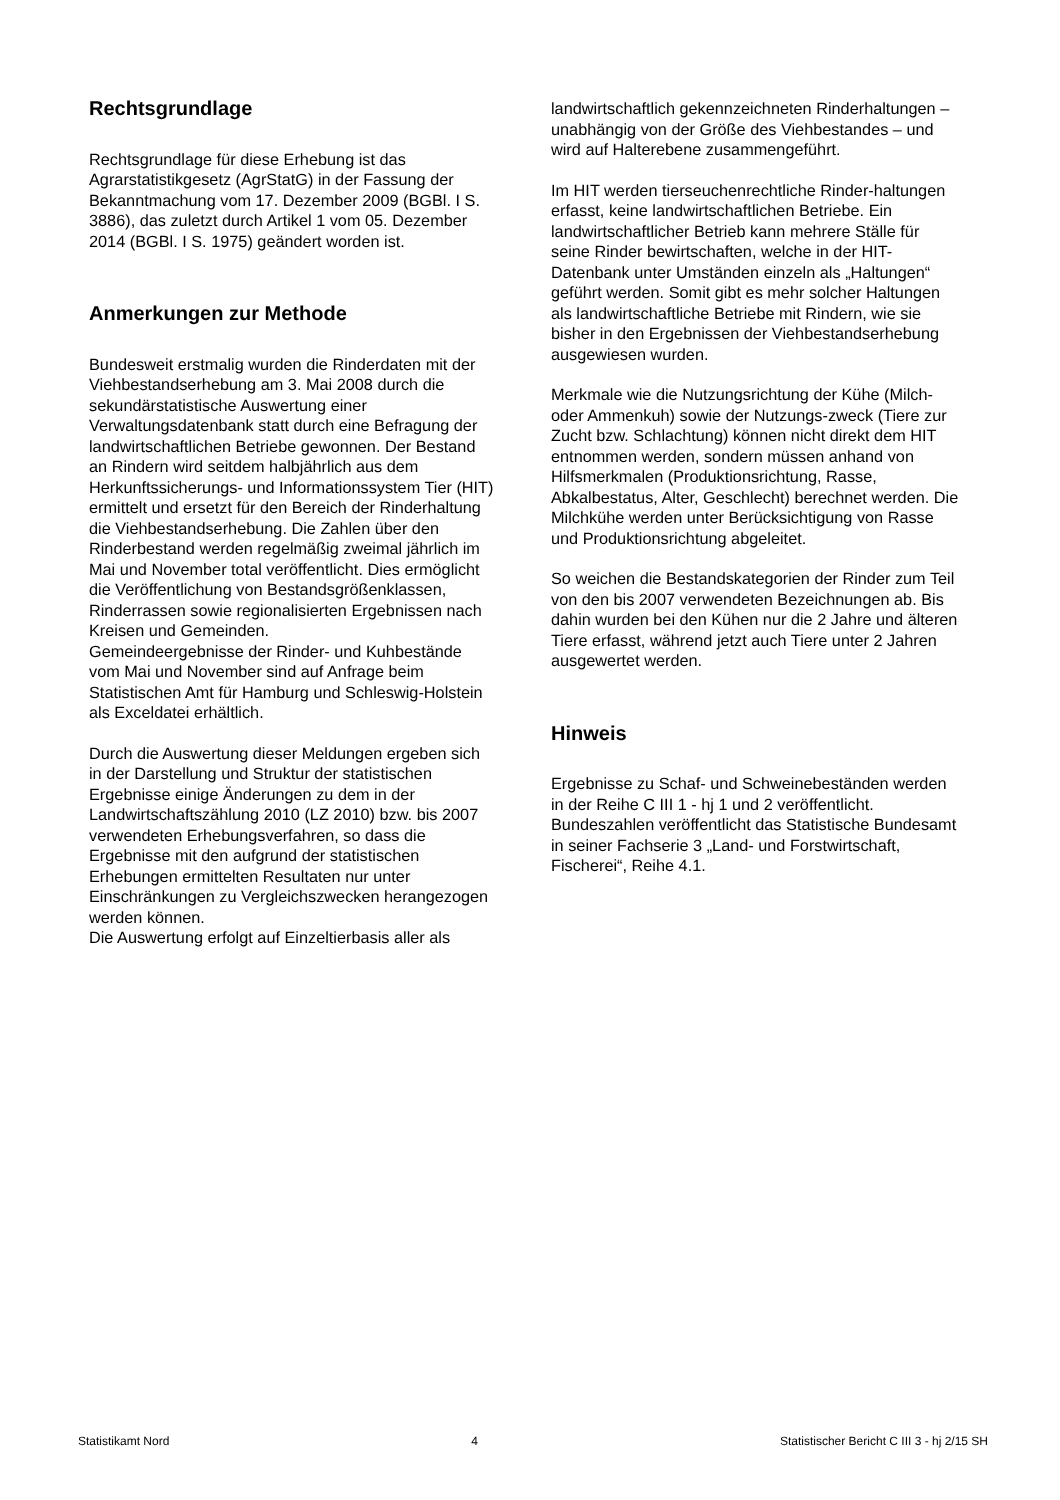Rechtsgrundlage
Rechtsgrundlage für diese Erhebung ist das Agrarstatistikgesetz (AgrStatG) in der Fassung der Bekanntmachung vom 17. Dezember 2009 (BGBl. I S. 3886), das zuletzt durch Artikel 1 vom 05. Dezember 2014 (BGBl. I S. 1975) geändert worden ist.
Anmerkungen zur Methode
Bundesweit erstmalig wurden die Rinderdaten mit der Viehbestandserhebung am 3. Mai 2008 durch die sekundärstatistische Auswertung einer Verwaltungsdatenbank statt durch eine Befragung der landwirtschaftlichen Betriebe gewonnen. Der Bestand an Rindern wird seitdem halbjährlich aus dem Herkunftssicherungs- und Informationssystem Tier (HIT) ermittelt und ersetzt für den Bereich der Rinderhaltung die Viehbestandserhebung. Die Zahlen über den Rinderbestand werden regelmäßig zweimal jährlich im Mai und November total veröffentlicht. Dies ermöglicht die Veröffentlichung von Bestandsgrößenklassen, Rinderrassen sowie regionalisierten Ergebnissen nach Kreisen und Gemeinden.
Gemeindeergebnisse der Rinder- und Kuhbestände vom Mai und November sind auf Anfrage beim Statistischen Amt für Hamburg und Schleswig-Holstein als Exceldatei erhältlich.
Durch die Auswertung dieser Meldungen ergeben sich in der Darstellung und Struktur der statistischen Ergebnisse einige Änderungen zu dem in der Landwirtschaftszählung 2010 (LZ 2010) bzw. bis 2007 verwendeten Erhebungsverfahren, so dass die Ergebnisse mit den aufgrund der statistischen Erhebungen ermittelten Resultaten nur unter Einschränkungen zu Vergleichszwecken herangezogen werden können.
Die Auswertung erfolgt auf Einzeltierbasis aller als
landwirtschaftlich gekennzeichneten Rinderhaltungen – unabhängig von der Größe des Viehbestandes – und wird auf Halterebene zusammengeführt.
Im HIT werden tierseuchenrechtliche Rinder-haltungen erfasst, keine landwirtschaftlichen Betriebe. Ein landwirtschaftlicher Betrieb kann mehrere Ställe für seine Rinder bewirtschaften, welche in der HIT-Datenbank unter Umständen einzeln als „Haltungen“ geführt werden. Somit gibt es mehr solcher Haltungen als landwirtschaftliche Betriebe mit Rindern, wie sie bisher in den Ergebnissen der Viehbestandserhebung ausgewiesen wurden.
Merkmale wie die Nutzungsrichtung der Kühe (Milch- oder Ammenkuh) sowie der Nutzungs-zweck (Tiere zur Zucht bzw. Schlachtung) können nicht direkt dem HIT entnommen werden, sondern müssen anhand von Hilfsmerkmalen (Produktionsrichtung, Rasse, Abkalbestatus, Alter, Geschlecht) berechnet werden. Die Milchkühe werden unter Berücksichtigung von Rasse und Produktionsrichtung abgeleitet.
So weichen die Bestandskategorien der Rinder zum Teil von den bis 2007 verwendeten Bezeichnungen ab. Bis dahin wurden bei den Kühen nur die 2 Jahre und älteren Tiere erfasst, während jetzt auch Tiere unter 2 Jahren ausgewertet werden.
Hinweis
Ergebnisse zu Schaf- und Schweinebeständen werden in der Reihe C III 1 - hj 1 und 2 veröffentlicht.
Bundeszahlen veröffentlicht das Statistische Bundesamt in seiner Fachserie 3 „Land- und Forstwirtschaft, Fischerei“, Reihe 4.1.
Statistikamt Nord 4 Statistischer Bericht C III 3 - hj 2/15 SH